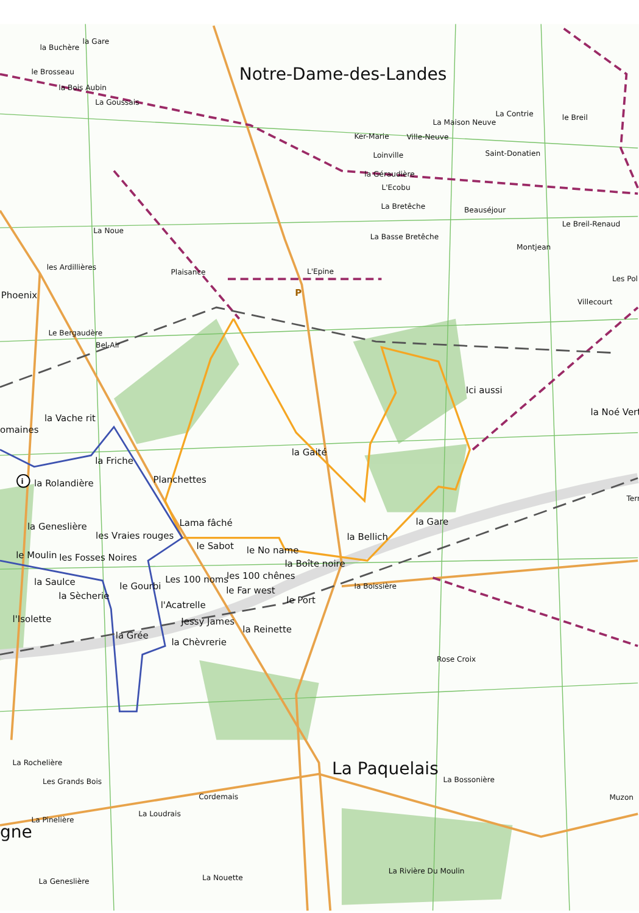i
P
la Gare
la Buchère
Notre-Dame-des-Landes
le Brosseau
la Bois Aubin
La Goussais
La Contrie
le Breil
La Maison Neuve
Ker-Marie
Ville-Neuve
Loinville
Saint-Donatien
la Géraudière
L'Ecobu
La Bretêche
Beauséjour
Le Breil-Renaud
La Noue
La Basse Bretêche
Montjean
les Ardillières
Plaisance
L'Epine
Les Pol
Phoenix
Villecourt
Le Bergaudère
Bel-Air
Ici aussi
la Noé Vert
la Vache rit
omaines
la Gaité
la Friche
Planchettes
la Rolandière
Terr
Lama fâché
la Gare
la Geneslière
les Vraies rouges
la Bellich
le Sabot
le No name
le Moulin
les Fosses Noires
la Boîte noire
Les 100 noms
les 100 chênes
la Saulce
la Boissière
le Gourbi
le Far west
la Sècherie
le Port
l'Acatrelle
l'Isolette
Jessy James
la Reinette
la Grée
la Chèvrerie
Rose Croix
La Rochelière
La Paquelais
La Bossonière
Les Grands Bois
Cordemais
Muzon
La Loudrais
La Pinelière
gne
La Rivière Du Moulin
La Nouette
La Geneslière